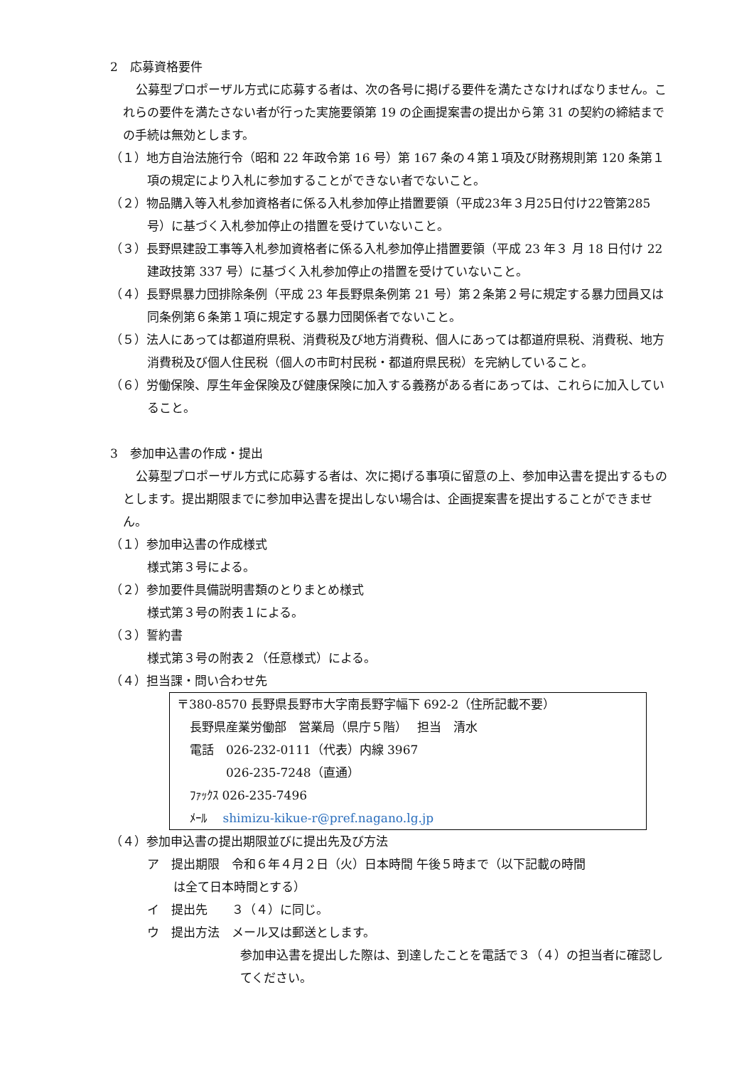2　応募資格要件
公募型プロポーザル方式に応募する者は、次の各号に掲げる要件を満たさなければなりません。これらの要件を満たさない者が行った実施要領第 19 の企画提案書の提出から第 31 の契約の締結までの手続は無効とします。
（１）地方自治法施行令（昭和 22 年政令第 16 号）第 167 条の４第１項及び財務規則第 120 条第１項の規定により入札に参加することができない者でないこと。
（２）物品購入等入札参加資格者に係る入札参加停止措置要領（平成23年３月25日付け22管第285号）に基づく入札参加停止の措置を受けていないこと。
（３）長野県建設工事等入札参加資格者に係る入札参加停止措置要領（平成 23 年３ 月 18 日付け 22 建政技第 337 号）に基づく入札参加停止の措置を受けていないこと。
（４）長野県暴力団排除条例（平成 23 年長野県条例第 21 号）第２条第２号に規定する暴力団員又は同条例第６条第１項に規定する暴力団関係者でないこと。
（５）法人にあっては都道府県税、消費税及び地方消費税、個人にあっては都道府県税、消費税、地方消費税及び個人住民税（個人の市町村民税・都道府県民税）を完納していること。
（６）労働保険、厚生年金保険及び健康保険に加入する義務がある者にあっては、これらに加入していること。
3　参加申込書の作成・提出
公募型プロポーザル方式に応募する者は、次に掲げる事項に留意の上、参加申込書を提出するものとします。提出期限までに参加申込書を提出しない場合は、企画提案書を提出することができません。
（１）参加申込書の作成様式
様式第３号による。
（２）参加要件具備説明書類のとりまとめ様式
様式第３号の附表１による。
（３）誓約書
様式第３号の附表２（任意様式）による。
（４）担当課・問い合わせ先
〒380-8570 長野県長野市大字南長野字幅下 692-2（住所記載不要）
長野県産業労働部　営業局（県庁５階）　 担当　清水
電話　026-232-0111（代表）内線 3967
　　　026-235-7248（直通）
ﾌｧｯｸｽ 026-235-7496
ﾒｰﾙ　 shimizu-kikue-r@pref.nagano.lg.jp
（４）参加申込書の提出期限並びに提出先及び方法
ア　提出期限　令和６年４月２日（火）日本時間 午後５時まで（以下記載の時間
は全て日本時間とする）
イ　提出先　　３（４）に同じ。
ウ　提出方法　メール又は郵送とします。
参加申込書を提出した際は、到達したことを電話で３（４）の担当者に確認してください。